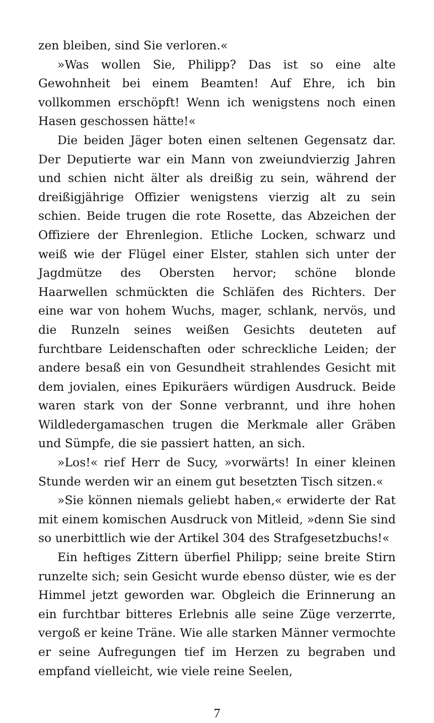zen bleiben, sind Sie verloren.«
»Was wollen Sie, Philipp? Das ist so eine alte Gewohnheit bei einem Beamten! Auf Ehre, ich bin vollkommen erschöpft! Wenn ich wenigstens noch einen Hasen geschossen hätte!«
Die beiden Jäger boten einen seltenen Gegensatz dar. Der Deputierte war ein Mann von zweiundvierzig Jahren und schien nicht älter als dreißig zu sein, während der dreißigjährige Offizier wenigstens vierzig alt zu sein schien. Beide trugen die rote Rosette, das Abzeichen der Offiziere der Ehrenlegion. Etliche Locken, schwarz und weiß wie der Flügel einer Elster, stahlen sich unter der Jagdmütze des Obersten hervor; schöne blonde Haarwellen schmückten die Schläfen des Richters. Der eine war von hohem Wuchs, mager, schlank, nervös, und die Runzeln seines weißen Gesichts deuteten auf furchtbare Leidenschaften oder schreckliche Leiden; der andere besaß ein von Gesundheit strahlendes Gesicht mit dem jovialen, eines Epikuräers würdigen Ausdruck. Beide waren stark von der Sonne verbrannt, und ihre hohen Wildledergamaschen trugen die Merkmale aller Gräben und Sümpfe, die sie passiert hatten, an sich.
»Los!« rief Herr de Sucy, »vorwärts! In einer kleinen Stunde werden wir an einem gut besetzten Tisch sitzen.«
»Sie können niemals geliebt haben,« erwiderte der Rat mit einem komischen Ausdruck von Mitleid, »denn Sie sind so unerbittlich wie der Artikel 304 des Strafgesetzbuchs!«
Ein heftiges Zittern überfiel Philipp; seine breite Stirn runzelte sich; sein Gesicht wurde ebenso düster, wie es der Himmel jetzt geworden war. Obgleich die Erinnerung an ein furchtbar bitteres Erlebnis alle seine Züge verzerrte, vergoß er keine Träne. Wie alle starken Männer vermochte er seine Aufregungen tief im Herzen zu begraben und empfand vielleicht, wie viele reine Seelen,
7